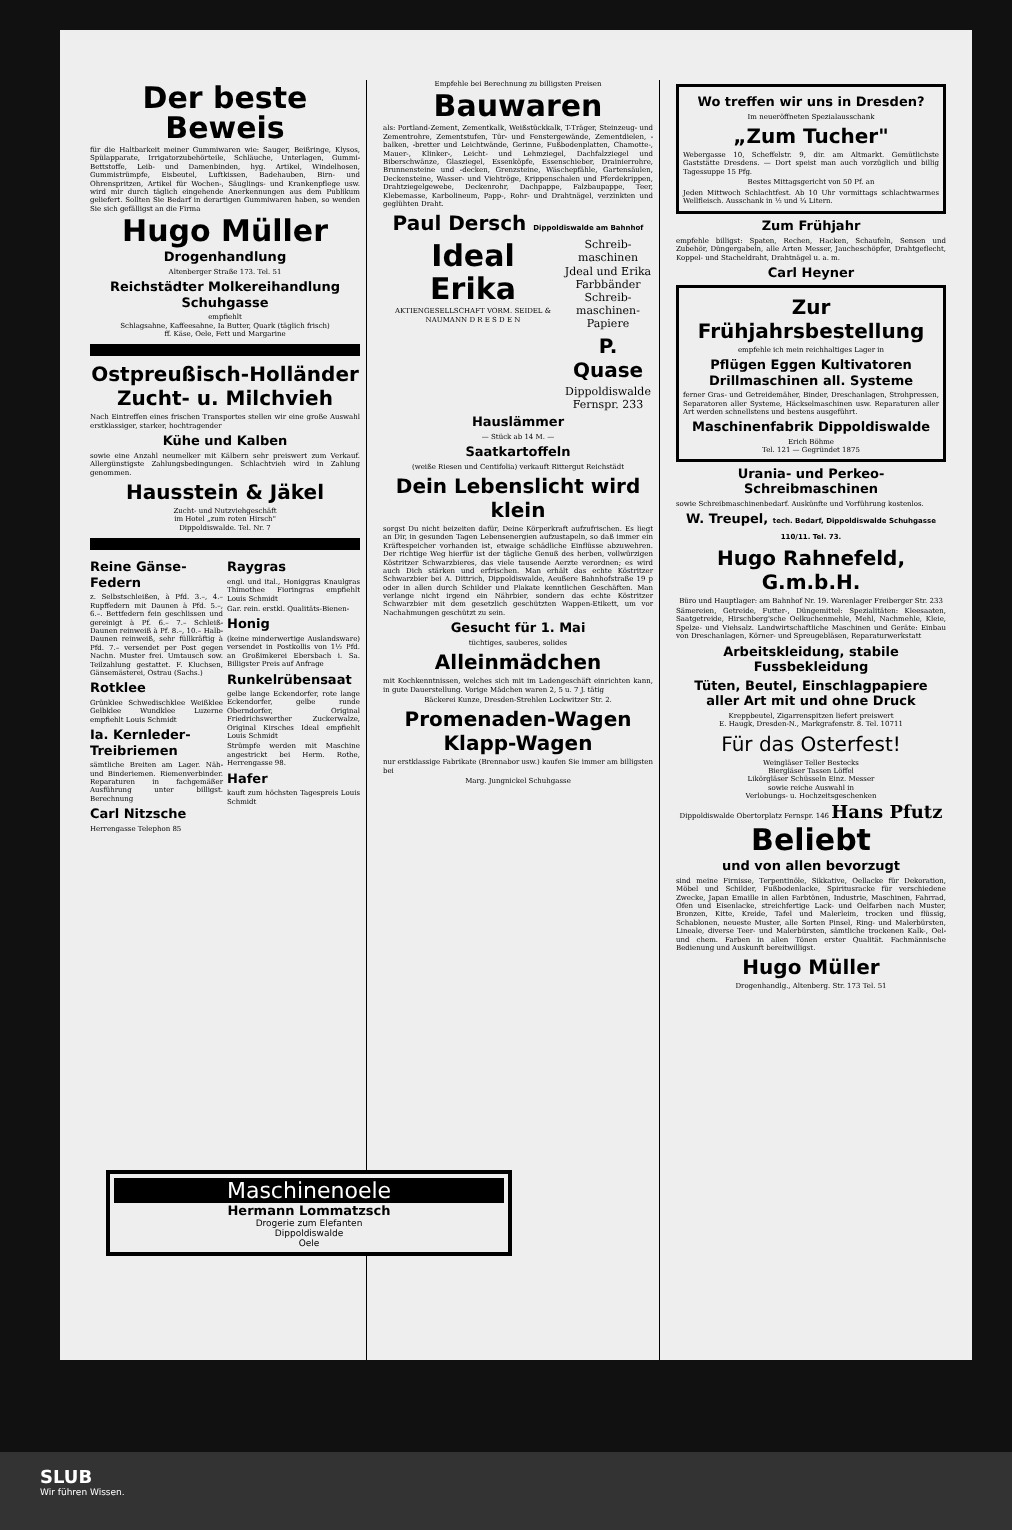Der beste Beweis
für die Haltbarkeit meiner Gummiwaren wie: Sauger, Beißringe, Klysos, Spülapparate, Irrigatorzubehörteile, Schläuche, Unterlagen, Gummi-Bettstoffe, Leib- und Damenbinden, hyg. Artikel, Windelhosen, Gummistrümpfe, Eisbeutel, Luftkissen, Badehauben, Birn- und Ohrenspritzen, Artikel für Wochen-, Säuglings- und Krankenpflege usw. wird mir durch täglich eingehende Anerkennungen aus dem Publikum geliefert. Sollten Sie Bedarf in derartigen Gummiwaren haben, so wenden Sie sich gefälligst an die Firma
Hugo Müller
Drogenhandlung
Altenberger Straße 173. Tel. 51
Reichstädter Molkereihandlung Schuhgasse
empfiehlt
Schlagsahne, Kaffeesahne, Ia Butter, Quark (täglich frisch)
ff. Käse, Oele, Fett und Margarine
Ostpreußisch-Holländer Zucht- u. Milchvieh
Nach Eintreffen eines frischen Transportes stellen wir eine große Auswahl erstklassiger, starker, hochtragender
Kühe und Kalben
sowie eine Anzahl neumelker mit Kälbern sehr preiswert zum Verkauf. Allergünstigste Zahlungsbedingungen. Schlachtvieh wird in Zahlung genommen.
Hausstein & Jäkel
Zucht- und Nutzviehgeschäft
im Hotel „zum roten Hirsch"
Dippoldiswalde. Tel. Nr. 7
Reine Gänse-Federn
z. Selbstschleißen, à Pfd. 3.–, 4.– Rupffedern mit Daunen à Pfd. 5.–, 6.–. Bettfedern fein geschlissen und gereinigt à Pf. 6.– 7.– Schleiß-Daunen reinweiß à Pf. 8.–, 10.– Halb-Daunen reinweiß, sehr füllkräftig à Pfd. 7.– versendet per Post gegen Nachn. Muster frei. Umtausch sow. Teilzahlung gestattet. F. Kluchsen, Gänsemästerei, Ostrau (Sachs.)
Rotklee
Grünklee Schwedischklee Weißklee Gelbklee Wundklee Luzerne empfiehlt Louis Schmidt
Ia. Kernleder-Treibriemen
sämtliche Breiten am Lager. Näh- und Binderiemen. Riemenverbinder. Reparaturen in fachgemäßer Ausführung unter billigst. Berechnung
Carl Nitzsche
Herrengasse Telephon 85
Raygras
engl. und ital., Honiggras Knaulgras Thimothee Fioringras empfiehlt Louis Schmidt
Gar. rein. erstkl. Qualitäts-Bienen-
Honig
(keine minderwertige Auslandsware) versendet in Postkollis von 1½ Pfd. an Großimkerei Ebersbach i. Sa. Billigster Preis auf Anfrage
Runkelrübensaat
gelbe lange Eckendorfer, rote lange Eckendorfer, gelbe runde Oberndorfer, Original Friedrichswerther Zuckerwalze, Original Kirsches Ideal empfiehlt Louis Schmidt
Strümpfe werden mit Maschine angestrickt bei Herm. Rothe, Herrengasse 98.
Hafer
kauft zum höchsten Tagespreis Louis Schmidt
Empfehle bei Berechnung zu billigsten Preisen
Bauwaren
als: Portland-Zement, Zementkalk, Weißstückkalk, T-Träger, Steinzeug- und Zementrohre, Zementstufen, Tür- und Fenstergewände, Zementdielen, -balken, -bretter und Leichtwände, Gerinne, Fußbodenplatten, Chamotte-, Mauer-, Klinker-, Leicht- und Lehmziegel, Dachfalzziegel und Biberschwänze, Glasziegel, Essenköpfe, Essenschieber, Drainierrohre, Brunnensteine und -decken, Grenzsteine, Wäschepfähle, Gartensäulen, Deckensteine, Wasser- und Viehtröge, Krippenschalen und Pferdekrippen, Drahtziegelgewebe, Deckenrohr, Dachpappe, Falzbaupappe, Teer, Klebemasse, Karbolineum, Papp-, Rohr- und Drahtnägel, verzinkten und geglühten Draht.
Paul Dersch Dippoldiswalde am Bahnhof
Ideal
Erika
AKTIENGESELLSCHAFT VORM. SEIDEL & NAUMANN D R E S D E N
Schreib-maschinen Jdeal und Erika
Farbbänder
Schreib-maschinen-Papiere
P. Quase
Dippoldiswalde
Fernspr. 233
Hauslämmer
— Stück ab 14 M. —
Saatkartoffeln
(weiße Riesen und Centifolia) verkauft Rittergut Reichstädt
Dein Lebenslicht wird klein
sorgst Du nicht beizeiten dafür, Deine Körperkraft aufzufrischen. Es liegt an Dir, in gesunden Tagen Lebensenergien aufzustapeln, so daß immer ein Kräftespeicher vorhanden ist, etwaige schädliche Einflüsse abzuwehren. Der richtige Weg hierfür ist der tägliche Genuß des herben, vollwürzigen Köstritzer Schwarzbieres, das viele tausende Aerzte verordnen; es wird auch Dich stärken und erfrischen. Man erhält das echte Köstritzer Schwarzbier bei A. Dittrich, Dippoldiswalde, Aeußere Bahnhofstraße 19 p oder in allen durch Schilder und Plakate kenntlichen Geschäften. Man verlange nicht irgend ein Nährbier, sondern das echte Köstritzer Schwarzbier mit dem gesetzlich geschützten Wappen-Etikett, um vor Nachahmungen geschützt zu sein.
Gesucht für 1. Mai
tüchtiges, sauberes, solides
Alleinmädchen
mit Kochkenntnissen, welches sich mit im Ladengeschäft einrichten kann, in gute Dauerstellung. Vorige Mädchen waren 2, 5 u. 7 J. tätig
Bäckerei Kunze, Dresden-Strehlen Lockwitzer Str. 2.
Promenaden-Wagen Klapp-Wagen
nur erstklassige Fabrikate (Brennabor usw.) kaufen Sie immer am billigsten bei
Marg. Jungnickel Schuhgasse
Wo treffen wir uns in Dresden?
Im neueröffneten Spezialausschank
„Zum Tucher"
Webergasse 10, Scheffelstr. 9, dir. am Altmarkt. Gemütlichste Gaststätte Dresdens. — Dort speist man auch vorzüglich und billig Tagessuppe 15 Pfg.
Bestes Mittagsgericht von 50 Pf. an
Jeden Mittwoch Schlachtfest. Ab 10 Uhr vormittags schlachtwarmes Wellfleisch. Ausschank in ½ und ¼ Litern.
Zum Frühjahr
empfehle billigst: Spaten, Rechen, Hacken, Schaufeln, Sensen und Zubehör, Düngergabeln, alle Arten Messer, Jaucheschöpfer, Drahtgeflecht, Koppel- und Stacheldraht, Drahtnägel u. a. m.
Carl Heyner
Zur Frühjahrsbestellung
empfehle ich mein reichhaltiges Lager in
Pflügen Eggen Kultivatoren Drillmaschinen all. Systeme
ferner Gras- und Getreidemäher, Binder, Dreschanlagen, Strohpressen, Separatoren aller Systeme, Häckselmaschinen usw. Reparaturen aller Art werden schnellstens und bestens ausgeführt.
Maschinenfabrik Dippoldiswalde
Erich Böhme
Tel. 121 — Gegründet 1875
Urania- und Perkeo-Schreibmaschinen
sowie Schreibmaschinenbedarf. Auskünfte und Vorführung kostenlos.
W. Treupel, tech. Bedarf, Dippoldiswalde Schuhgasse 110/11. Tel. 73.
Hugo Rahnefeld, G.m.b.H.
Büro und Hauptlager: am Bahnhof Nr. 19. Warenlager Freiberger Str. 233
Sämereien, Getreide, Futter-, Düngemittel: Spezialitäten: Kleesaaten, Saatgetreide, Hirschberg'sche Oelkuchenmehle, Mehl, Nachmehle, Kleie, Spelze- und Viehsalz. Landwirtschaftliche Maschinen und Geräte: Einbau von Dreschanlagen, Körner- und Spreugebläsen, Reparaturwerkstatt
Arbeitskleidung, stabile Fussbekleidung
Tüten, Beutel, Einschlagpapiere aller Art mit und ohne Druck
Kreppbeutel, Zigarrenspitzen liefert preiswert
E. Haugk, Dresden-N., Markgrafenstr. 8. Tel. 10711
Für das Osterfest!
Weingläser Teller Bestecks
Biergläser Tassen Löffel
Likörgläser Schüsseln Einz. Messer
sowie reiche Auswahl in
Verlobungs- u. Hochzeitsgeschenken
Dippoldiswalde Obertorplatz Fernspr. 146 Hans Pfutz
Beliebt
und von allen bevorzugt
sind meine Firnisse, Terpentinöle, Sikkative, Oellacke für Dekoration, Möbel und Schilder, Fußbodenlacke, Spiritusracke für verschiedene Zwecke, Japan Emaille in allen Farbtönen, Industrie, Maschinen, Fahrrad, Ofen und Eisenlacke, streichfertige Lack- und Oelfarben nach Muster, Bronzen, Kitte, Kreide, Tafel und Malerleim, trocken und flüssig, Schablonen, neueste Muster, alle Sorten Pinsel, Ring- und Malerbürsten, Lineale, diverse Teer- und Malerbürsten, sämtliche trockenen Kalk-, Oel- und chem. Farben in allen Tönen erster Qualität. Fachmännische Bedienung und Auskunft bereitwilligst.
Hugo Müller
Drogenhandlg., Altenberg. Str. 173 Tel. 51
SLUB
Wir führen Wissen.
Maschinenoele
Hermann Lommatzsch
Drogerie zum Elefanten
Dippoldiswalde
Oele